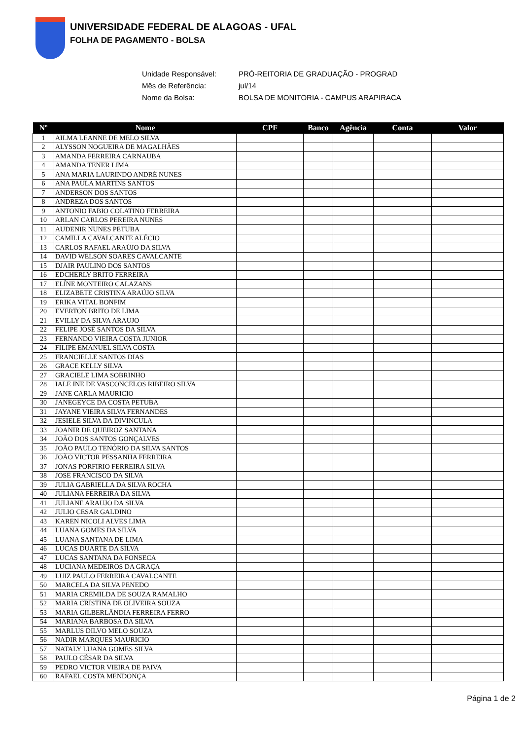UNIVERSIDADE FEDERAL DE ALAGOAS - UFAL
FOLHA DE PAGAMENTO - BOLSA
Unidade Responsável: PRÓ-REITORIA DE GRADUAÇÃO - PROGRAD
Mês de Referência: jul/14
Nome da Bolsa: BOLSA DE MONITORIA - CAMPUS ARAPIRACA
| Nº | Nome | CPF | Banco | Agência | Conta | Valor |
| --- | --- | --- | --- | --- | --- | --- |
| 1 | AILMA LEANNE DE MELO SILVA | | | | | |
| 2 | ALYSSON NOGUEIRA DE MAGALHÃES | | | | | |
| 3 | AMANDA FERREIRA CARNAUBA | | | | | |
| 4 | AMANDA TENER LIMA | | | | | |
| 5 | ANA MARIA LAURINDO ANDRÉ NUNES | | | | | |
| 6 | ANA PAULA MARTINS SANTOS | | | | | |
| 7 | ANDERSON DOS SANTOS | | | | | |
| 8 | ANDREZA DOS SANTOS | | | | | |
| 9 | ANTONIO FABIO COLATINO FERREIRA | | | | | |
| 10 | ARLAN CARLOS PEREIRA NUNES | | | | | |
| 11 | AUDENIR NUNES PETUBA | | | | | |
| 12 | CAMILLA CAVALCANTE ALÉCIO | | | | | |
| 13 | CARLOS RAFAEL ARAÚJO DA SILVA | | | | | |
| 14 | DAVID WELSON SOARES CAVALCANTE | | | | | |
| 15 | DJAIR PAULINO DOS SANTOS | | | | | |
| 16 | EDCHERLY BRITO FERREIRA | | | | | |
| 17 | ELÍNE MONTEIRO CALAZANS | | | | | |
| 18 | ELIZABETE CRISTINA ARAÚJO SILVA | | | | | |
| 19 | ERIKA VITAL BONFIM | | | | | |
| 20 | EVERTON BRITO DE LIMA | | | | | |
| 21 | EVILLY DA SILVA ARAUJO | | | | | |
| 22 | FELIPE JOSÉ SANTOS DA SILVA | | | | | |
| 23 | FERNANDO VIEIRA COSTA JUNIOR | | | | | |
| 24 | FILIPE EMANUEL SILVA COSTA | | | | | |
| 25 | FRANCIELLE SANTOS DIAS | | | | | |
| 26 | GRACE KELLY SILVA | | | | | |
| 27 | GRACIELE LIMA SOBRINHO | | | | | |
| 28 | IALE INE DE VASCONCELOS RIBEIRO SILVA | | | | | |
| 29 | JANE CARLA MAURICIO | | | | | |
| 30 | JANEGEYCE DA COSTA PETUBA | | | | | |
| 31 | JAYANE VIEIRA SILVA FERNANDES | | | | | |
| 32 | JESIELE SILVA DA DIVINCULA | | | | | |
| 33 | JOANIR DE QUEIROZ SANTANA | | | | | |
| 34 | JOÃO DOS SANTOS GONÇALVES | | | | | |
| 35 | JOÃO PAULO TENÓRIO DA SILVA SANTOS | | | | | |
| 36 | JOÃO VICTOR PESSANHA FERREIRA | | | | | |
| 37 | JONAS PORFIRIO FERREIRA SILVA | | | | | |
| 38 | JOSE FRANCISCO DA SILVA | | | | | |
| 39 | JULIA GABRIELLA DA SILVA ROCHA | | | | | |
| 40 | JULIANA FERREIRA DA SILVA | | | | | |
| 41 | JULIANE ARAUJO DA SILVA | | | | | |
| 42 | JULIO CESAR GALDINO | | | | | |
| 43 | KAREN NICOLI ALVES LIMA | | | | | |
| 44 | LUANA GOMES DA SILVA | | | | | |
| 45 | LUANA SANTANA DE LIMA | | | | | |
| 46 | LUCAS DUARTE DA SILVA | | | | | |
| 47 | LUCAS SANTANA DA FONSECA | | | | | |
| 48 | LUCIANA MEDEIROS DA GRAÇA | | | | | |
| 49 | LUIZ PAULO FERREIRA CAVALCANTE | | | | | |
| 50 | MARCELA DA SILVA PENEDO | | | | | |
| 51 | MARIA CREMILDA DE SOUZA RAMALHO | | | | | |
| 52 | MARIA CRISTINA DE OLIVEIRA SOUZA | | | | | |
| 53 | MARIA GILBERLÂNDIA FERREIRA FERRO | | | | | |
| 54 | MARIANA BARBOSA DA SILVA | | | | | |
| 55 | MARLUS DILVO MELO SOUZA | | | | | |
| 56 | NADIR MARQUES MAURICIO | | | | | |
| 57 | NATALY LUANA GOMES SILVA | | | | | |
| 58 | PAULO CÉSAR DA SILVA | | | | | |
| 59 | PEDRO VICTOR VIEIRA DE PAIVA | | | | | |
| 60 | RAFAEL COSTA MENDONÇA | | | | | |
Página 1 de 2